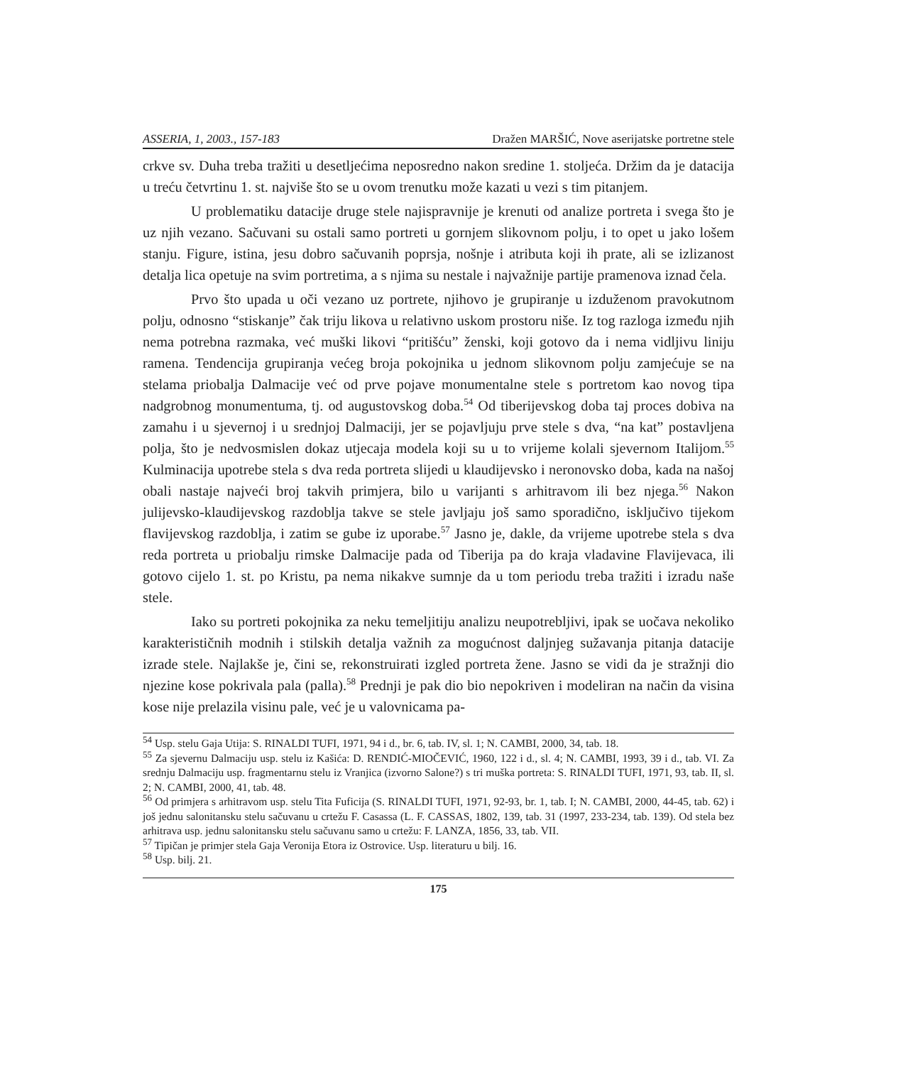ASSERIA, 1, 2003., 157-183 Dražen MARŠIĆ, Nove aserijatske portretne stele
crkve sv. Duha treba tražiti u desetljećima neposredno nakon sredine 1. stoljeća. Držim da je datacija u treću četvrtinu 1. st. najviše što se u ovom trenutku može kazati u vezi s tim pitanjem.
U problematiku datacije druge stele najispravnije je krenuti od analize portreta i svega što je uz njih vezano. Sačuvani su ostali samo portreti u gornjem slikovnom polju, i to opet u jako lošem stanju. Figure, istina, jesu dobro sačuvanih poprsja, nošnje i atributa koji ih prate, ali se izlizanost detalja lica opetuje na svim portretima, a s njima su nestale i najvažnije partije pramenova iznad čela.
Prvo što upada u oči vezano uz portrete, njihovo je grupiranje u izduženom pravokutnom polju, odnosno “stiskanje” čak triju likova u relativno uskom prostoru niše. Iz tog razloga između njih nema potrebna razmaka, već muški likovi “pritišću” ženski, koji gotovo da i nema vidljivu liniju ramena. Tendencija grupiranja većeg broja pokojnika u jednom slikovnom polju zamjećuje se na stelama priobalja Dalmacije već od prve pojave monumentalne stele s portretom kao novog tipa nadgrobnog monumentuma, tj. od augustovskog doba.<sup>54</sup> Od tiberijevskog doba taj proces dobiva na zamahu i u sjevernoj i u srednjoj Dalmaciji, jer se pojavljuju prve stele s dva, “na kat” postavljena polja, što je nedvosmislen dokaz utjecaja modela koji su u to vrijeme kolali sjevernom Italijom.<sup>55</sup> Kulminacija upotrebe stela s dva reda portreta slijedi u klaudijevsko i neronovsko doba, kada na našoj obali nastaje najveći broj takvih primjera, bilo u varijanti s arhitravom ili bez njega.<sup>56</sup> Nakon julijevsko-klaudijevskog razdoblja takve se stele javljaju još samo sporadično, isključivo tijekom flavijevskog razdoblja, i zatim se gube iz uporabe.<sup>57</sup> Jasno je, dakle, da vrijeme upotrebe stela s dva reda portreta u priobalju rimske Dalmacije pada od Tiberija pa do kraja vladavine Flavijevaca, ili gotovo cijelo 1. st. po Kristu, pa nema nikakve sumnje da u tom periodu treba tražiti i izradu naše stele.
Iako su portreti pokojnika za neku temeljitiju analizu neupotrebljivi, ipak se uočava nekoliko karakterističnih modnih i stilskih detalja važnih za mogućnost daljnjeg sužavanja pitanja datacije izrade stele. Najlakše je, čini se, rekonstruirati izgled portreta žene. Jasno se vidi da je stražnji dio njezine kose pokrivala pala (palla).<sup>58</sup> Prednji je pak dio bio nepokriven i modeliran na način da visina kose nije prelazila visinu pale, već je u valovnicama pa-
<sup>54</sup> Usp. stelu Gaja Utija: S. RINALDI TUFI, 1971, 94 i d., br. 6, tab. IV, sl. 1; N. CAMBI, 2000, 34, tab. 18.
<sup>55</sup> Za sjevernu Dalmaciju usp. stelu iz Kašića: D. RENDIĆ-MIOČEVIĆ, 1960, 122 i d., sl. 4; N. CAMBI, 1993, 39 i d., tab. VI. Za srednju Dalmaciju usp. fragmentarnu stelu iz Vranjica (izvorno Salone?) s tri muška portreta: S. RINALDI TUFI, 1971, 93, tab. II, sl. 2; N. CAMBI, 2000, 41, tab. 48.
<sup>56</sup> Od primjera s arhitravom usp. stelu Tita Fuficija (S. RINALDI TUFI, 1971, 92-93, br. 1, tab. I; N. CAMBI, 2000, 44-45, tab. 62) i još jednu salonitansku stelu sačuvanu u crtežu F. Casassa (L. F. CASSAS, 1802, 139, tab. 31 (1997, 233-234, tab. 139). Od stela bez arhitrava usp. jednu salonitansku stelu sačuvanu samo u crtežu: F. LANZA, 1856, 33, tab. VII.
<sup>57</sup> Tipičan je primjer stela Gaja Veronija Etora iz Ostrovice. Usp. literaturu u bilj. 16.
<sup>58</sup> Usp. bilj. 21.
175